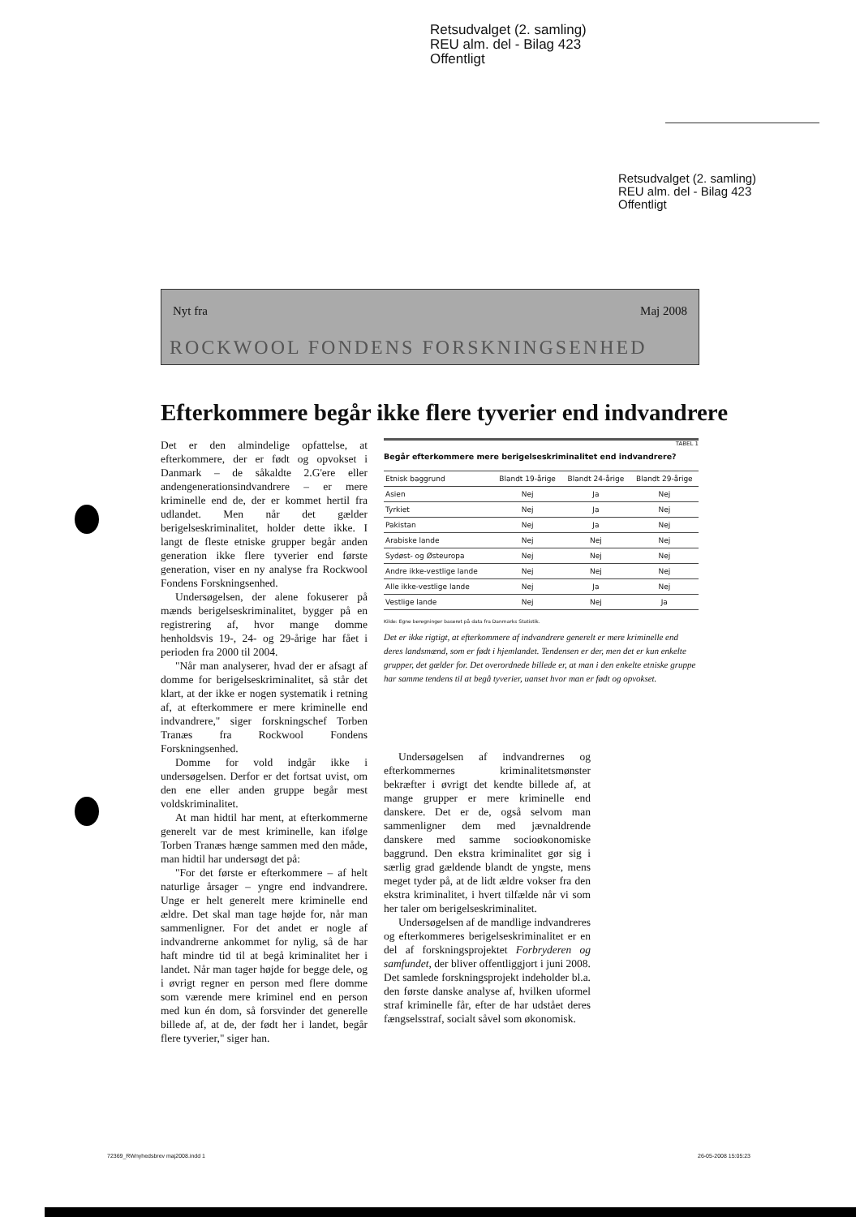Retsudvalget (2. samling)
REU alm. del - Bilag 423
Offentligt
Retsudvalget (2. samling)
REU alm. del - Bilag 423
Offentligt
Nyt fra Maj 2008
ROCKWOOL FONDENS FORSKNINGSENHED
Efterkommere begår ikke flere tyverier end indvandrere
Det er den almindelige opfattelse, at efterkommere, der er født og opvokset i Danmark – de såkaldte 2.G'ere eller andengenerationsindvandrere – er mere kriminelle end de, der er kommet hertil fra udlandet. Men når det gælder berigelseskriminalitet, holder dette ikke. I langt de fleste etniske grupper begår anden generation ikke flere tyverier end første generation, viser en ny analyse fra Rockwool Fondens Forskningsenhed.
Undersøgelsen, der alene fokuserer på mænds berigelseskriminalitet, bygger på en registrering af, hvor mange domme henholdsvis 19-, 24- og 29-årige har fået i perioden fra 2000 til 2004.
"Når man analyserer, hvad der er afsagt af domme for berigelseskriminalitet, så står det klart, at der ikke er nogen systematik i retning af, at efterkommere er mere kriminelle end indvandrere," siger forskningschef Torben Tranæs fra Rockwool Fondens Forskningsenhed.
Domme for vold indgår ikke i undersøgelsen. Derfor er det fortsat uvist, om den ene eller anden gruppe begår mest voldskriminalitet.
At man hidtil har ment, at efterkommerne generelt var de mest kriminelle, kan ifølge Torben Tranæs hænge sammen med den måde, man hidtil har undersøgt det på:
"For det første er efterkommere – af helt naturlige årsager – yngre end indvandrere. Unge er helt generelt mere kriminelle end ældre. Det skal man tage højde for, når man sammenligner. For det andet er nogle af indvandrerne ankommet for nylig, så de har haft mindre tid til at begå kriminalitet her i landet. Når man tager højde for begge dele, og i øvrigt regner en person med flere domme som værende mere kriminel end en person med kun én dom, så forsvinder det generelle billede af, at de, der født her i landet, begår flere tyverier," siger han.
TABEL 1
Begår efterkommere mere berigelseskriminalitet end indvandrere?
| Etnisk baggrund | Blandt 19-årige | Blandt 24-årige | Blandt 29-årige |
| --- | --- | --- | --- |
| Asien | Nej | Ja | Nej |
| Tyrkiet | Nej | Ja | Nej |
| Pakistan | Nej | Ja | Nej |
| Arabiske lande | Nej | Nej | Nej |
| Sydøst- og Østeuropa | Nej | Nej | Nej |
| Andre ikke-vestlige lande | Nej | Nej | Nej |
| Alle ikke-vestlige lande | Nej | Ja | Nej |
| Vestlige lande | Nej | Nej | Ja |
Kilde: Egne beregninger baseret på data fra Danmarks Statistik.
Det er ikke rigtigt, at efterkommere af indvandrere generelt er mere kriminelle end deres landsmænd, som er født i hjemlandet. Tendensen er der, men det er kun enkelte grupper, det gælder for. Det overordnede billede er, at man i den enkelte etniske gruppe har samme tendens til at begå tyverier, uanset hvor man er født og opvokset.
Undersøgelsen af indvandrernes og efterkommernes kriminalitetsmønster bekræfter i øvrigt det kendte billede af, at mange grupper er mere kriminelle end danskere. Det er de, også selvom man sammenligner dem med jævnaldrende danskere med samme socioøkonomiske baggrund. Den ekstra kriminalitet gør sig i særlig grad gældende blandt de yngste, mens meget tyder på, at de lidt ældre vokser fra den ekstra kriminalitet, i hvert tilfælde når vi som her taler om berigelseskriminalitet.
Undersøgelsen af de mandlige indvandreres og efterkommeres berigelseskriminalitet er en del af forskningsprojektet Forbryderen og samfundet, der bliver offentliggjort i juni 2008. Det samlede forskningsprojekt indeholder bl.a. den første danske analyse af, hvilken uformel straf kriminelle får, efter de har udstået deres fængselsstraf, socialt såvel som økonomisk.
72369_RWnyhedsbrev maj2008.indd 1
26-05-2008 15:05:23